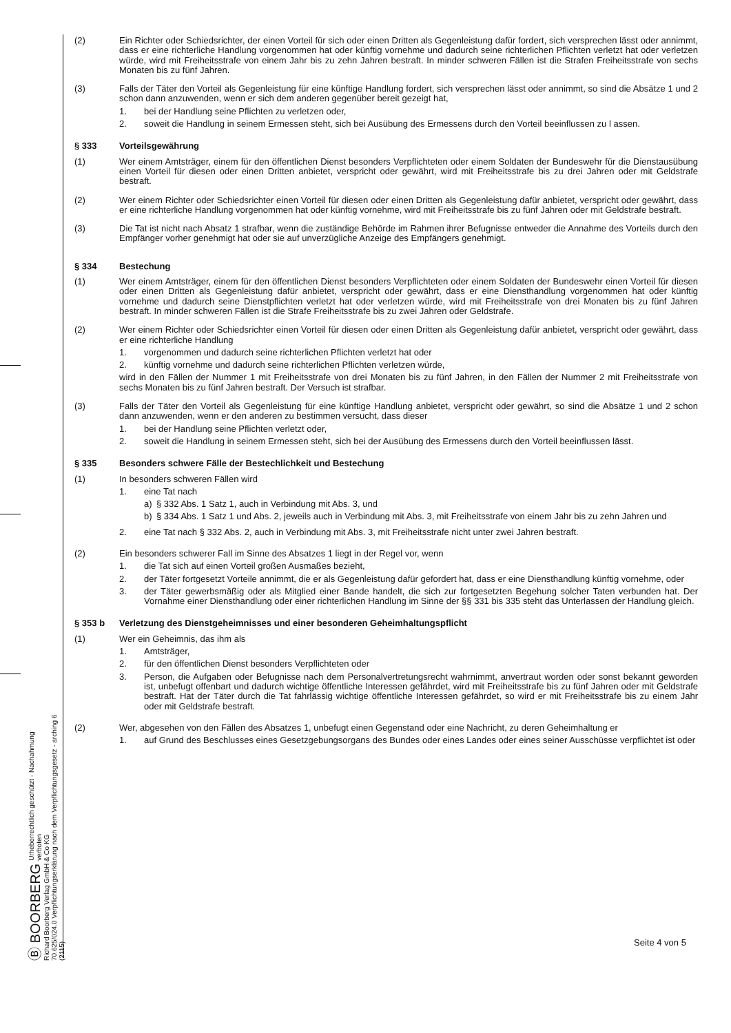Ⓑ BOORBERG Urheberrechtlich geschützt - Nachahmung verboten
Richard Boorberg Verlag GmbH & Co KG
70.625/024.0 Verpflichtungserklärung nach dem Verpflichtungsgesetz - arching 6 (2115)
(2) Ein Richter oder Schiedsrichter, der einen Vorteil für sich oder einen Dritten als Gegenleistung dafür fordert, sich versprechen lässt oder annimmt, dass er eine richterliche Handlung vorgenommen hat oder künftig vornehme und dadurch seine richterlichen Pflichten verletzt hat oder verletzen würde, wird mit Freiheitsstrafe von einem Jahr bis zu zehn Jahren bestraft. In minder schweren Fällen ist die Strafen Freiheitsstrafe von sechs Monaten bis zu fünf Jahren.
(3) Falls der Täter den Vorteil als Gegenleistung für eine künftige Handlung fordert, sich versprechen lässt oder annimmt, so sind die Absätze 1 und 2 schon dann anzuwenden, wenn er sich dem anderen gegenüber bereit gezeigt hat,
1. bei der Handlung seine Pflichten zu verletzen oder,
2. soweit die Handlung in seinem Ermessen steht, sich bei Ausübung des Ermessens durch den Vorteil beeinflussen zu l assen.
§ 333 Vorteilsgewährung
(1) Wer einem Amtsträger, einem für den öffentlichen Dienst besonders Verpflichteten oder einem Soldaten der Bundeswehr für die Dienstausübung einen Vorteil für diesen oder einen Dritten anbietet, verspricht oder gewährt, wird mit Freiheitsstrafe bis zu drei Jahren oder mit Geldstrafe bestraft.
(2) Wer einem Richter oder Schiedsrichter einen Vorteil für diesen oder einen Dritten als Gegenleistung dafür anbietet, verspricht oder gewährt, dass er eine richterliche Handlung vorgenommen hat oder künftig vornehme, wird mit Freiheitsstrafe bis zu fünf Jahren oder mit Geldstrafe bestraft.
(3) Die Tat ist nicht nach Absatz 1 strafbar, wenn die zuständige Behörde im Rahmen ihrer Befugnisse entweder die Annahme des Vorteils durch den Empfänger vorher genehmigt hat oder sie auf unverzügliche Anzeige des Empfängers genehmigt.
§ 334 Bestechung
(1) Wer einem Amtsträger, einem für den öffentlichen Dienst besonders Verpflichteten oder einem Soldaten der Bundeswehr einen Vorteil für diesen oder einen Dritten als Gegenleistung dafür anbietet, verspricht oder gewährt, dass er eine Diensthandlung vorgenommen hat oder künftig vornehme und dadurch seine Dienstpflichten verletzt hat oder verletzen würde, wird mit Freiheitsstrafe von drei Monaten bis zu fünf Jahren bestraft. In minder schweren Fällen ist die Strafe Freiheitsstrafe bis zu zwei Jahren oder Geldstrafe.
(2) Wer einem Richter oder Schiedsrichter einen Vorteil für diesen oder einen Dritten als Gegenleistung dafür anbietet, verspricht oder gewährt, dass er eine richterliche Handlung
1. vorgenommen und dadurch seine richterlichen Pflichten verletzt hat oder
2. künftig vornehme und dadurch seine richterlichen Pflichten verletzen würde,
wird in den Fällen der Nummer 1 mit Freiheitsstrafe von drei Monaten bis zu fünf Jahren, in den Fällen der Nummer 2 mit Freiheitsstrafe von sechs Monaten bis zu fünf Jahren bestraft. Der Versuch ist strafbar.
(3) Falls der Täter den Vorteil als Gegenleistung für eine künftige Handlung anbietet, verspricht oder gewährt, so sind die Absätze 1 und 2 schon dann anzuwenden, wenn er den anderen zu bestimmen versucht, dass dieser
1. bei der Handlung seine Pflichten verletzt oder,
2. soweit die Handlung in seinem Ermessen steht, sich bei der Ausübung des Ermessens durch den Vorteil beeinflussen lässt.
§ 335 Besonders schwere Fälle der Bestechlichkeit und Bestechung
(1) In besonders schweren Fällen wird
1. eine Tat nach
a) § 332 Abs. 1 Satz 1, auch in Verbindung mit Abs. 3, und
b) § 334 Abs. 1 Satz 1 und Abs. 2, jeweils auch in Verbindung mit Abs. 3, mit Freiheitsstrafe von einem Jahr bis zu zehn Jahren und
2. eine Tat nach § 332 Abs. 2, auch in Verbindung mit Abs. 3, mit Freiheitsstrafe nicht unter zwei Jahren bestraft.
(2) Ein besonders schwerer Fall im Sinne des Absatzes 1 liegt in der Regel vor, wenn
1. die Tat sich auf einen Vorteil großen Ausmaßes bezieht,
2. der Täter fortgesetzt Vorteile annimmt, die er als Gegenleistung dafür gefordert hat, dass er eine Diensthandlung künftig vornehme, oder
3. der Täter gewerbsmäßig oder als Mitglied einer Bande handelt, die sich zur fortgesetzten Begehung solcher Taten verbunden hat. Der Vornahme einer Diensthandlung oder einer richterlichen Handlung im Sinne der §§ 331 bis 335 steht das Unterlassen der Handlung gleich.
§ 353 b Verletzung des Dienstgeheimnisses und einer besonderen Geheimhaltungspflicht
(1) Wer ein Geheimnis, das ihm als
1. Amtsträger,
2. für den öffentlichen Dienst besonders Verpflichteten oder
3. Person, die Aufgaben oder Befugnisse nach dem Personalvertretungsrecht wahrnimmt, anvertraut worden oder sonst bekannt geworden ist, unbefugt offenbart und dadurch wichtige öffentliche Interessen gefährdet, wird mit Freiheitsstrafe bis zu fünf Jahren oder mit Geldstrafe bestraft. Hat der Täter durch die Tat fahrlässig wichtige öffentliche Interessen gefährdet, so wird er mit Freiheitsstrafe bis zu einem Jahr oder mit Geldstrafe bestraft.
(2) Wer, abgesehen von den Fällen des Absatzes 1, unbefugt einen Gegenstand oder eine Nachricht, zu deren Geheimhaltung er
1. auf Grund des Beschlusses eines Gesetzgebungsorgans des Bundes oder eines Landes oder eines seiner Ausschüsse verpflichtet ist oder
Seite 4 von 5